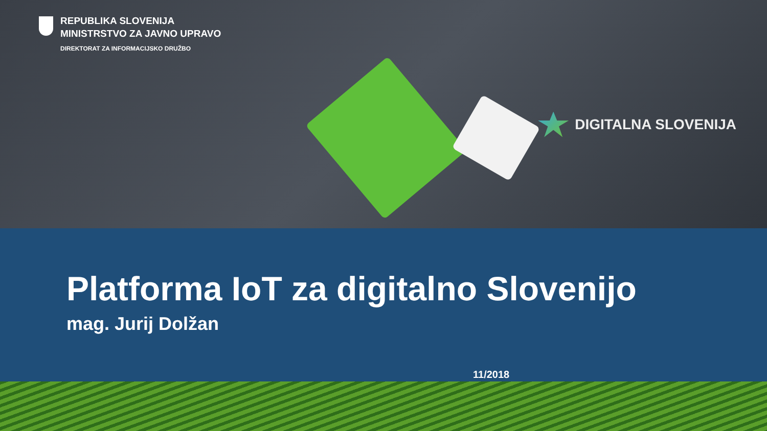REPUBLIKA SLOVENIJA
MINISTRSTVO ZA JAVNO UPRAVO
DIREKTORAT ZA INFORMACIJSKO DRUŽBO
DIGITALNA SLOVENIJA
Platforma IoT za digitalno Slovenijo
mag. Jurij Dolžan
11/2018